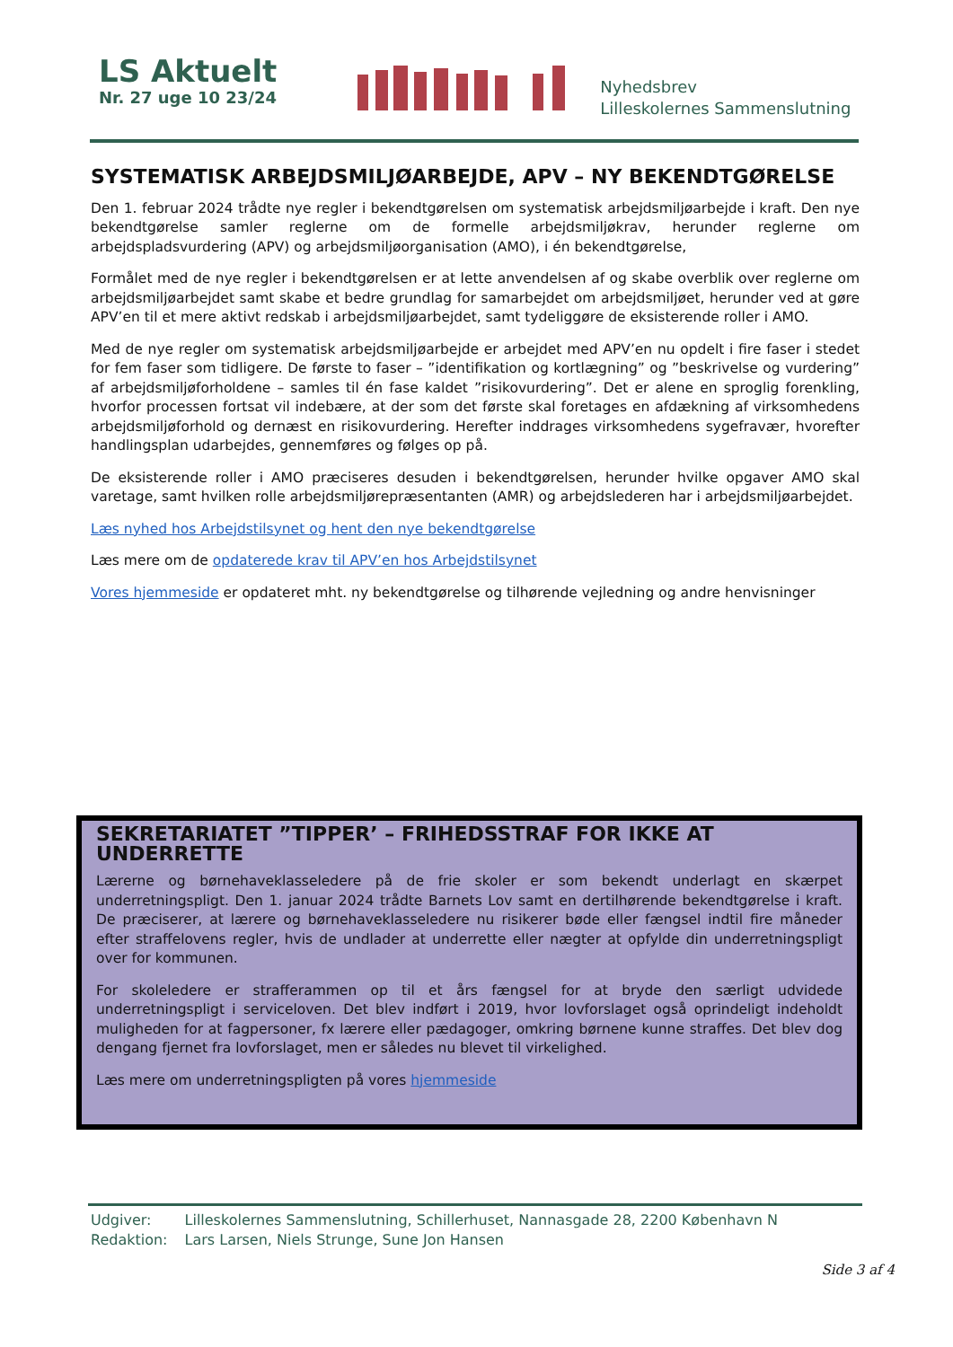LS Aktuelt
Nr. 27 uge 10 23/24
Nyhedsbrev
Lilleskolernes Sammenslutning
SYSTEMATISK ARBEJDSMILJØARBEJDE, APV – NY BEKENDTGØRELSE
Den 1. februar 2024 trådte nye regler i bekendtgørelsen om systematisk arbejdsmiljøarbejde i kraft. Den nye bekendtgørelse samler reglerne om de formelle arbejdsmiljøkrav, herunder reglerne om arbejdspladsvurdering (APV) og arbejdsmiljøorganisation (AMO), i én bekendtgørelse,
Formålet med de nye regler i bekendtgørelsen er at lette anvendelsen af og skabe overblik over reglerne om arbejdsmiljøarbejdet samt skabe et bedre grundlag for samarbejdet om arbejdsmiljøet, herunder ved at gøre APV’en til et mere aktivt redskab i arbejdsmiljøarbejdet, samt tydeliggøre de eksisterende roller i AMO.
Med de nye regler om systematisk arbejdsmiljøarbejde er arbejdet med APV’en nu opdelt i fire faser i stedet for fem faser som tidligere. De første to faser – ”identifikation og kortlægning” og ”beskrivelse og vurdering” af arbejdsmiljøforholdene – samles til én fase kaldet ”risikovurdering”. Det er alene en sproglig forenkling, hvorfor processen fortsat vil indebære, at der som det første skal foretages en afdækning af virksomhedens arbejdsmiljøforhold og dernæst en risikovurdering. Herefter inddrages virksomhedens sygefravær, hvorefter handlingsplan udarbejdes, gennemføres og følges op på.
De eksisterende roller i AMO præciseres desuden i bekendtgørelsen, herunder hvilke opgaver AMO skal varetage, samt hvilken rolle arbejdsmiljørepræsentanten (AMR) og arbejdslederen har i arbejdsmiljøarbejdet.
Læs nyhed hos Arbejdstilsynet og hent den nye bekendtgørelse
Læs mere om de opdaterede krav til APV’en hos Arbejdstilsynet
Vores hjemmeside er opdateret mht. ny bekendtgørelse og tilhørende vejledning og andre henvisninger
SEKRETARIATET ”TIPPER’ – FRIHEDSSTRAF FOR IKKE AT UNDERRETTE
Lærerne og børnehaveklasseledere på de frie skoler er som bekendt underlagt en skærpet underretningspligt. Den 1. januar 2024 trådte Barnets Lov samt en dertilhørende bekendtgørelse i kraft. De præciserer, at lærere og børnehaveklasseledere nu risikerer bøde eller fængsel indtil fire måneder efter straffelovens regler, hvis de undlader at underrette eller nægter at opfylde din underretningspligt over for kommunen.
For skoleledere er strafferammen op til et års fængsel for at bryde den særligt udvidede underretningspligt i serviceloven. Det blev indført i 2019, hvor lovforslaget også oprindeligt indeholdt muligheden for at fagpersoner, fx lærere eller pædagoger, omkring børnene kunne straffes. Det blev dog dengang fjernet fra lovforslaget, men er således nu blevet til virkelighed.
Læs mere om underretningspligten på vores hjemmeside
| Udgiver: | Lilleskolernes Sammenslutning, Schillerhuset, Nannasgade 28, 2200 København N |
| Redaktion: | Lars Larsen, Niels Strunge, Sune Jon Hansen |
Side 3 af 4